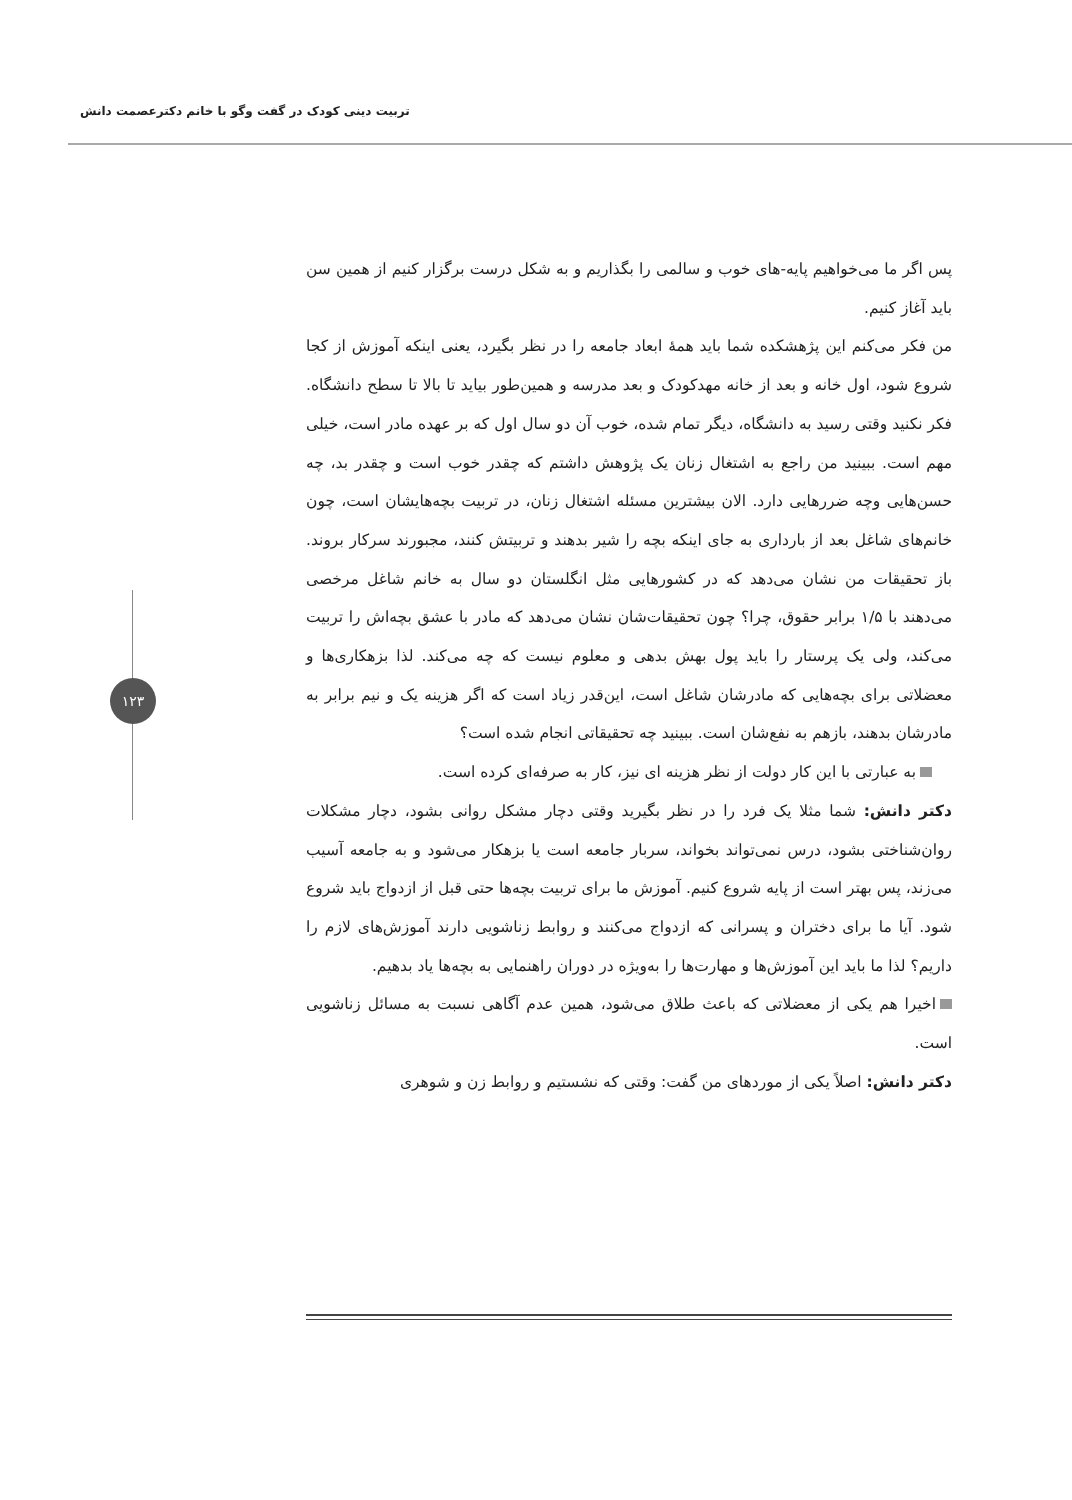تربیت دینی کودک در گفت وگو با خانم دکترعصمت دانش
۱۲۳
پس اگر ما می‌خواهیم پایه-های خوب و سالمی را بگذاریم و به شکل درست برگزار کنیم از همین سن باید آغاز کنیم.
من فکر می‌کنم این پژهشکده شما باید همهٔ ابعاد جامعه را در نظر بگیرد، یعنی اینکه آموزش از کجا شروع شود، اول خانه و بعد از خانه مهدکودک و بعد مدرسه و همین‌طور بیاید تا بالا تا سطح دانشگاه. فکر نکنید وقتی رسید به دانشگاه، دیگر تمام شده، خوب آن دو سال اول که بر عهده مادر است، خیلی مهم است. ببینید من راجع به اشتغال زنان یک پژوهش داشتم که چقدر خوب است و چقدر بد، چه حسن‌هایی وچه ضررهایی دارد. الان بیشترین مسئله اشتغال زنان، در تربیت بچه‌هایشان است، چون خانم‌های شاغل بعد از بارداری به جای اینکه بچه را شیر بدهند و تربیتش کنند، مجبورند سرکار بروند. باز تحقیقات من نشان می‌دهد که در کشورهایی مثل انگلستان دو سال به خانم شاغل مرخصی می‌دهند با ۱/۵ برابر حقوق، چرا؟ چون تحقیقات‌شان نشان می‌دهد که مادر با عشق بچه‌اش را تربیت می‌کند، ولی یک پرستار را باید پول بهش بدهی و معلوم نیست که چه می‌کند. لذا بزهکاری‌ها و معضلاتی برای بچه‌هایی که مادرشان شاغل است، این‌قدر زیاد است که اگر هزینه یک و نیم برابر به مادرشان بدهند، بازهم به نفع‌شان است. ببینید چه تحقیقاتی انجام شده است؟
به عبارتی با این کار دولت از نظر هزینه ای نیز، کار به صرفه‌ای کرده است.
دکتر دانش: شما مثلا یک فرد را در نظر بگیرید وقتی دچار مشکل روانی بشود، دچار مشکلات روان‌شناختی بشود، درس نمی‌تواند بخواند، سربار جامعه است یا بزهکار می‌شود و به جامعه آسیب می‌زند، پس بهتر است از پایه شروع کنیم. آموزش ما برای تربیت بچه‌ها حتی قبل از ازدواج باید شروع شود. آیا ما برای دختران و پسرانی که ازدواج می‌کنند و روابط زناشویی دارند آموزش‌های لازم را داریم؟ لذا ما باید این آموزش‌ها و مهارت‌ها را به‌ویژه در دوران راهنمایی به بچه‌ها یاد بدهیم.
اخیرا هم یکی از معضلاتی که باعث طلاق می‌شود، همین عدم آگاهی نسبت به مسائل زناشویی است.
دکتر دانش: اصلاً یکی از موردهای من گفت: وقتی که نشستیم و روابط زن و شوهری